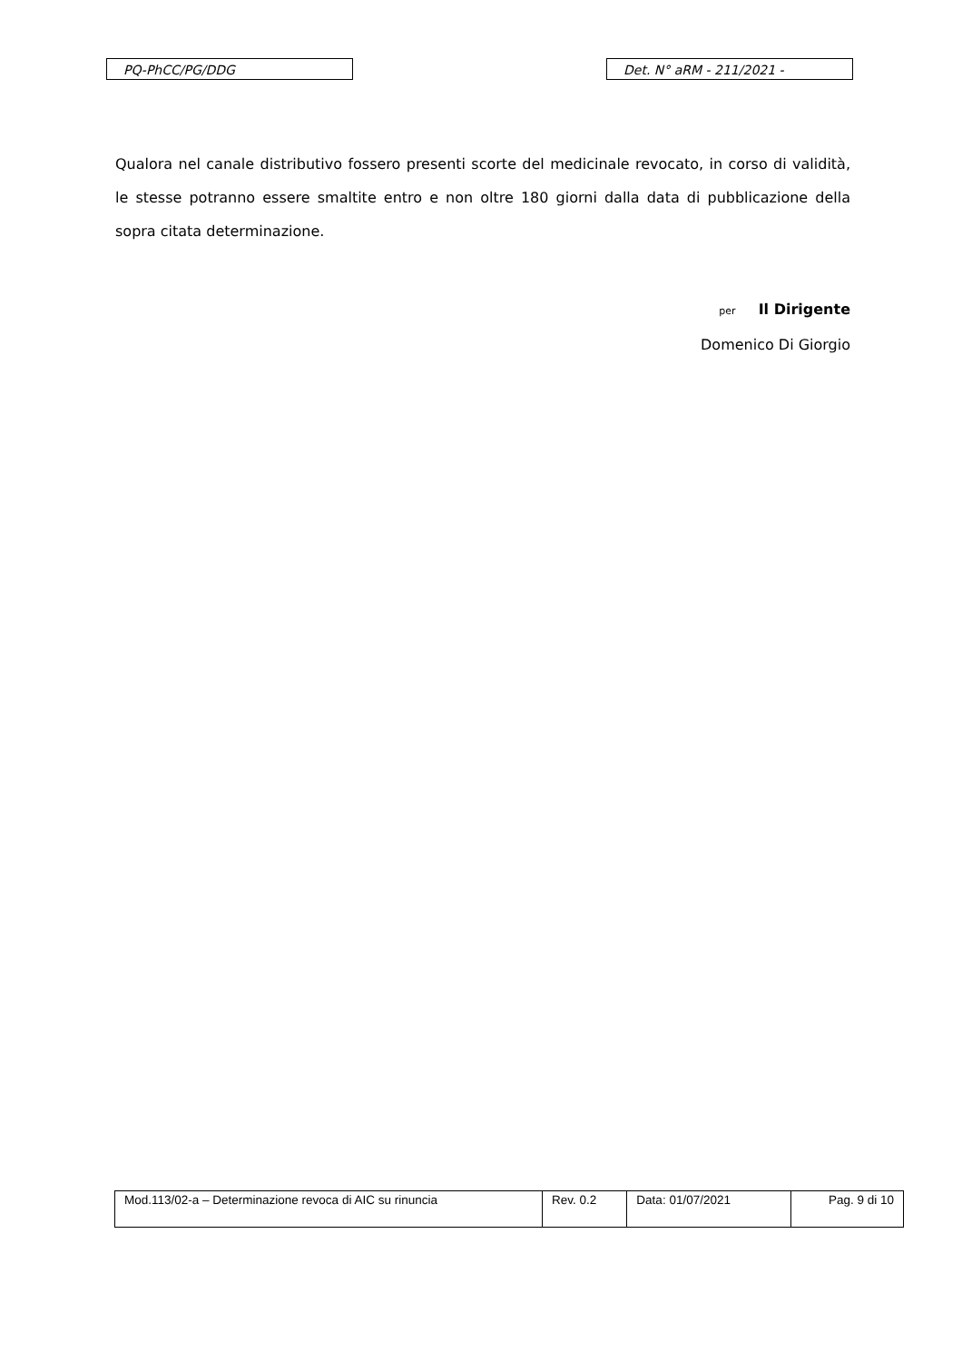PQ-PhCC/PG/DDG Det. N° aRM - 211/2021 -
Qualora nel canale distributivo fossero presenti scorte del medicinale revocato, in corso di validità, le stesse potranno essere smaltite entro e non oltre 180 giorni dalla data di pubblicazione della sopra citata determinazione.
per Il Dirigente
Domenico Di Giorgio
| Mod.113/02-a – Determinazione revoca di AIC su rinuncia | Rev. 0.2 | Data: 01/07/2021 | Pag. 9 di 10 |